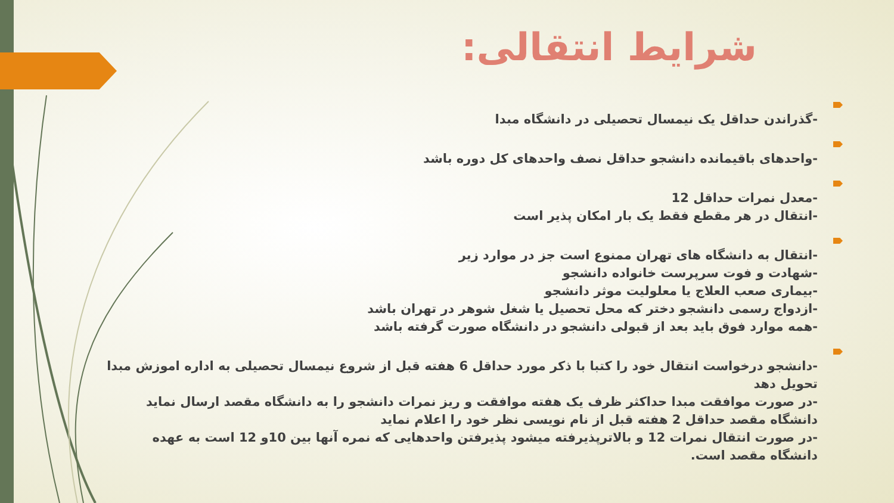شرایط انتقالی:
-گذراندن حداقل یک نیمسال تحصیلی در دانشگاه مبدا
-واحدهای باقیمانده دانشجو حداقل نصف واحدهای کل دوره باشد
-معدل نمرات حداقل 12
-انتقال در هر مقطع فقط یک بار امکان پذیر است
-انتقال به دانشگاه های تهران ممنوع است جز در موارد زیر
-شهادت و فوت سرپرست خانواده دانشجو
-بیماری صعب العلاج یا معلولیت موثر دانشجو
-ازدواج رسمی دانشجو دختر که محل تحصیل یا شغل شوهر در تهران باشد
-همه موارد فوق باید بعد از قبولی دانشجو در دانشگاه صورت گرفته باشد
-دانشجو درخواست انتقال خود را کتبا با ذکر مورد حداقل 6 هفته قبل از شروع نیمسال تحصیلی به اداره اموزش مبدا تحویل دهد
-در صورت موافقت مبدا حداکثر ظرف یک هفته موافقت و ریز نمرات دانشجو را به دانشگاه مقصد ارسال نماید دانشگاه مقصد حداقل 2 هفته قبل از نام نویسی نظر خود را اعلام نماید
-در صورت انتقال نمرات 12 و بالاترپذیرفته میشود پذیرفتن واحدهایی که نمره آنها بین 10و 12 است به عهده دانشگاه مقصد است.